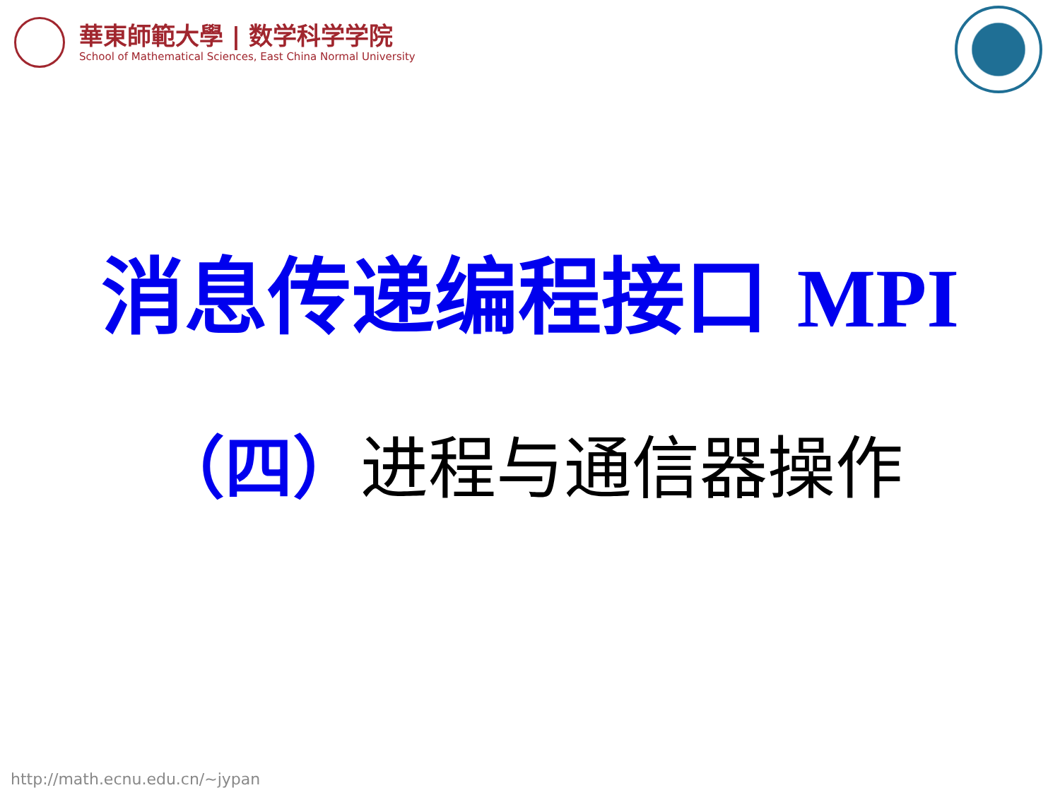華東師範大學 | 数学科学学院
School of Mathematical Sciences, East China Normal University
消息传递编程接口 MPI
（四）进程与通信器操作
http://math.ecnu.edu.cn/~jypan